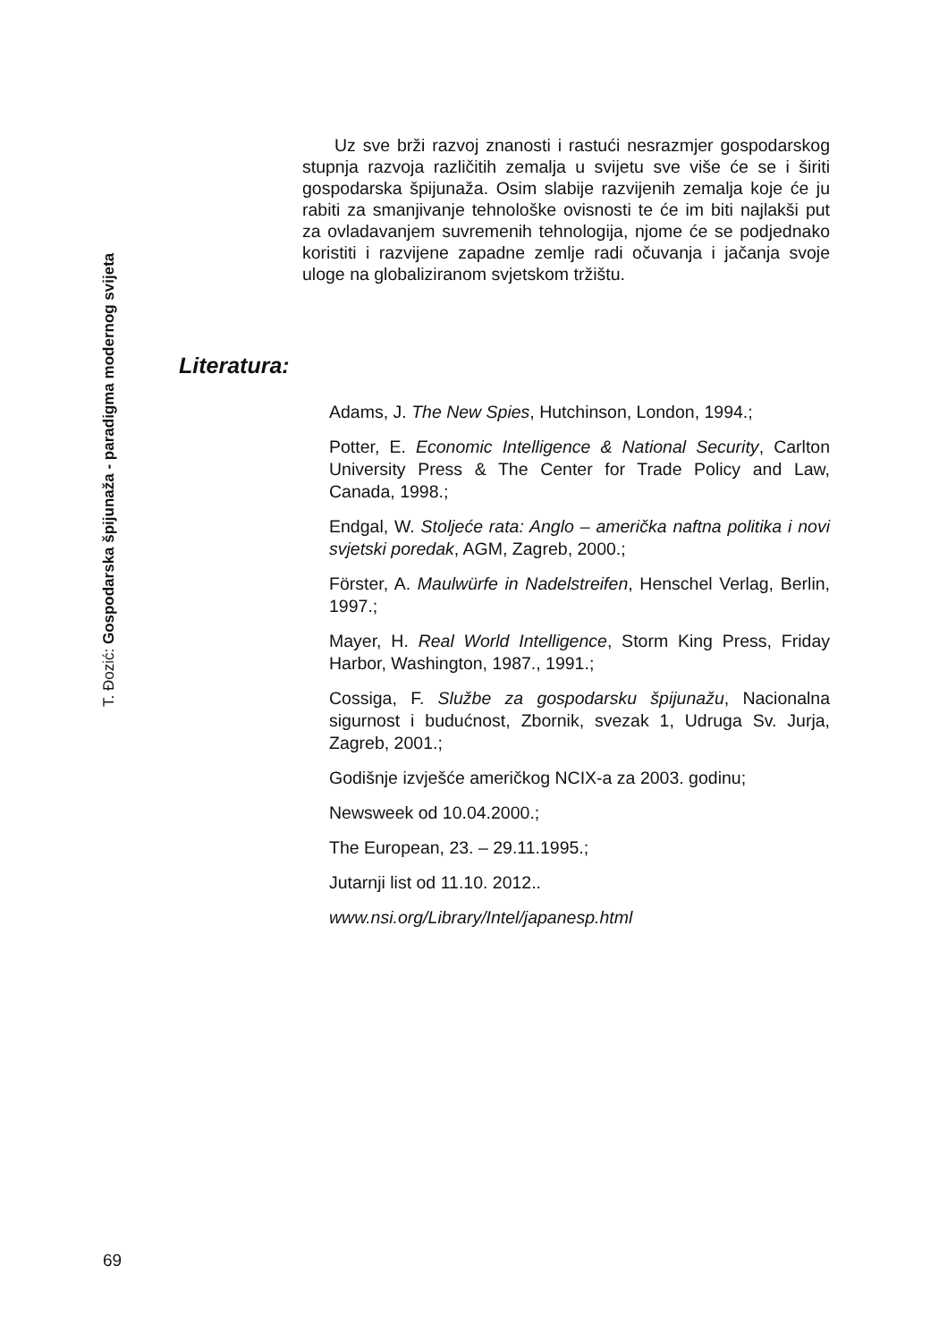T. Đozić: Gospodarska špijunaža - paradigma modernog svijeta
Uz sve brži razvoj znanosti i rastući nesrazmjer gospodarskog stupnja razvoja različitih zemalja u svijetu sve više će se i širiti gospodarska špijunaža. Osim slabije razvijenih zemalja koje će ju rabiti za smanjivanje tehnološke ovisnosti te će im biti najlakši put za ovladavanjem suvremenih tehnologija, njome će se podjednako koristiti i razvijene zapadne zemlje radi očuvanja i jačanja svoje uloge na globaliziranom svjetskom tržištu.
Literatura:
Adams, J. The New Spies, Hutchinson, London, 1994.;
Potter, E. Economic Intelligence & National Security, Carlton University Press & The Center for Trade Policy and Law, Canada, 1998.;
Endgal, W. Stoljeće rata: Anglo – američka naftna politika i novi svjetski poredak, AGM, Zagreb, 2000.;
Förster, A. Maulwürfe in Nadelstreifen, Henschel Verlag, Berlin, 1997.;
Mayer, H. Real World Intelligence, Storm King Press, Friday Harbor, Washington, 1987., 1991.;
Cossiga, F. Službe za gospodarsku špijunažu, Nacionalna sigurnost i budućnost, Zbornik, svezak 1, Udruga Sv. Jurja, Zagreb, 2001.;
Godišnje izvješće američkog NCIX-a za 2003. godinu;
Newsweek od 10.04.2000.;
The European, 23. – 29.11.1995.;
Jutarnji list od 11.10. 2012..
www.nsi.org/Library/Intel/japanesp.html
69